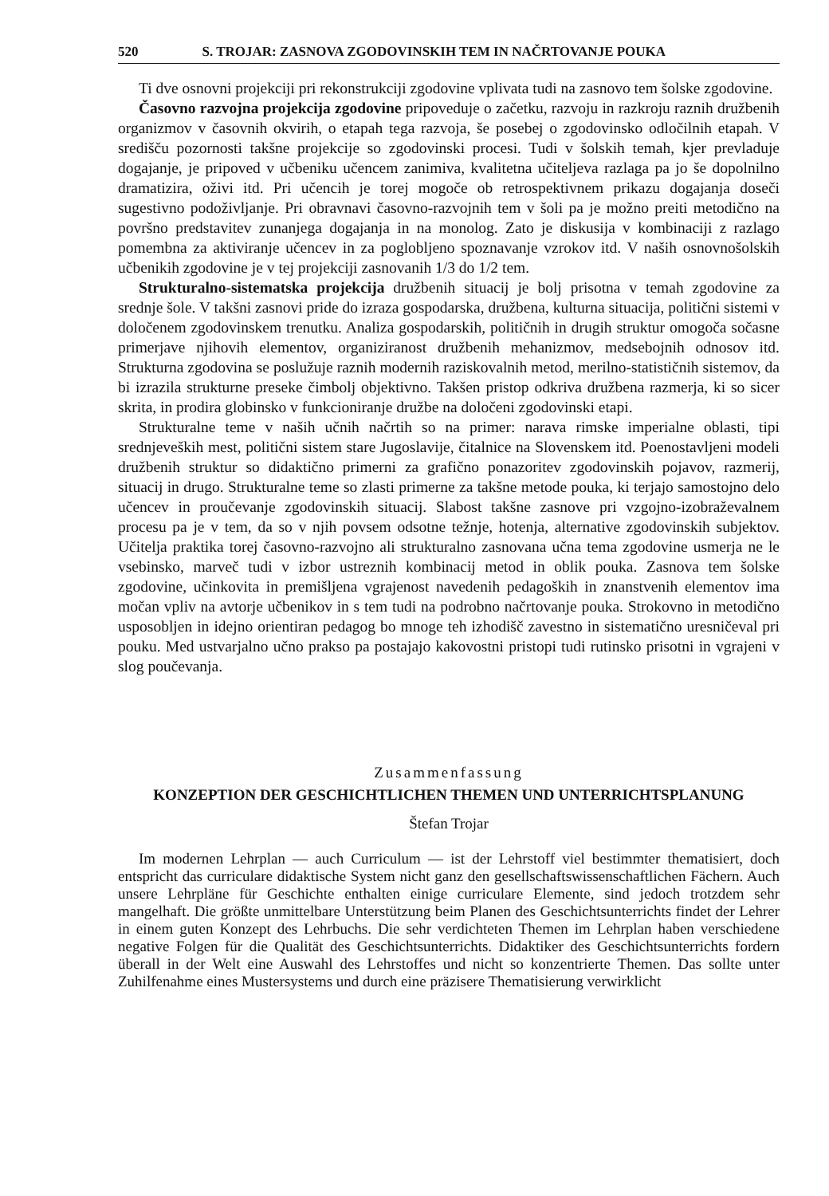520 S. TROJAR: ZASNOVA ZGODOVINSKIH TEM IN NAČRTOVANJE POUKA
Ti dve osnovni projekciji pri rekonstrukciji zgodovine vplivata tudi na zasnovo tem šolske zgodovine.
Časovno razvojna projekcija zgodovine pripoveduje o začetku, razvoju in razkroju raznih družbenih organizmov v časovnih okvirih, o etapah tega razvoja, še posebej o zgodovinsko odločilnih etapah. V središču pozornosti takšne projekcije so zgodovinski procesi. Tudi v šolskih temah, kjer prevladuje dogajanje, je pripoved v učbeniku učencem zanimiva, kvalitetna učiteljeva razlaga pa jo še dopolnilno dramatizira, oživi itd. Pri učencih je torej mogoče ob retrospektivnem prikazu dogajanja doseči sugestivno podoživljanje. Pri obravnavi časovno-razvojnih tem v šoli pa je možno preiti metodično na površno predstavitev zunanjega dogajanja in na monolog. Zato je diskusija v kombinaciji z razlago pomembna za aktiviranje učencev in za poglobljeno spoznavanje vzrokov itd. V naših osnovnošolskih učbenikih zgodovine je v tej projekciji zasnovanih 1/3 do 1/2 tem.
Strukturalno-sistematska projekcija družbenih situacij je bolj prisotna v temah zgodovine za srednje šole. V takšni zasnovi pride do izraza gospodarska, družbena, kulturna situacija, politični sistemi v določenem zgodovinskem trenutku. Analiza gospodarskih, političnih in drugih struktur omogoča sočasne primerjave njihovih elementov, organiziranost družbenih mehanizmov, medsebojnih odnosov itd. Strukturna zgodovina se poslužuje raznih modernih raziskovalnih metod, merilno-statističnih sistemov, da bi izrazila strukturne preseke čimbolj objektivno. Takšen pristop odkriva družbena razmerja, ki so sicer skrita, in prodira globinsko v funkcioniranje družbe na določeni zgodovinski etapi.
Strukturalne teme v naših učnih načrtih so na primer: narava rimske imperialne oblasti, tipi srednjeveških mest, politični sistem stare Jugoslavije, čitalnice na Slovenskem itd. Poenostavljeni modeli družbenih struktur so didaktično primerni za grafično ponazoritev zgodovinskih pojavov, razmerij, situacij in drugo. Strukturalne teme so zlasti primerne za takšne metode pouka, ki terjajo samostojno delo učencev in proučevanje zgodovinskih situacij. Slabost takšne zasnove pri vzgojno-izobraževalnem procesu pa je v tem, da so v njih povsem odsotne težnje, hotenja, alternative zgodovinskih subjektov. Učitelja praktika torej časovno-razvojno ali strukturalno zasnovana učna tema zgodovine usmerja ne le vsebinsko, marveč tudi v izbor ustreznih kombinacij metod in oblik pouka. Zasnova tem šolske zgodovine, učinkovita in premišljena vgrajenost navedenih pedagoških in znanstvenih elementov ima močan vpliv na avtorje učbenikov in s tem tudi na podrobno načrtovanje pouka. Strokovno in metodično usposobljen in idejno orientiran pedagog bo mnoge teh izhodišč zavestno in sistematično uresničeval pri pouku. Med ustvarjalno učno prakso pa postajajo kakovostni pristopi tudi rutinsko prisotni in vgrajeni v slog poučevanja.
Zusammenfassung
KONZEPTION DER GESCHICHTLICHEN THEMEN UND UNTERRICHTSPLANUNG
Štefan Trojar
Im modernen Lehrplan — auch Curriculum — ist der Lehrstoff viel bestimmter thematisiert, doch entspricht das curriculare didaktische System nicht ganz den gesellschaftswissenschaftlichen Fächern. Auch unsere Lehrpläne für Geschichte enthalten einige curriculare Elemente, sind jedoch trotzdem sehr mangelhaft. Die größte unmittelbare Unterstützung beim Planen des Geschichtsunterrichts findet der Lehrer in einem guten Konzept des Lehrbuchs. Die sehr verdichteten Themen im Lehrplan haben verschiedene negative Folgen für die Qualität des Geschichtsunterrichts. Didaktiker des Geschichtsunterrichts fordern überall in der Welt eine Auswahl des Lehrstoffes und nicht so konzentrierte Themen. Das sollte unter Zuhilfenahme eines Mustersystems und durch eine präzisere Thematisierung verwirklicht